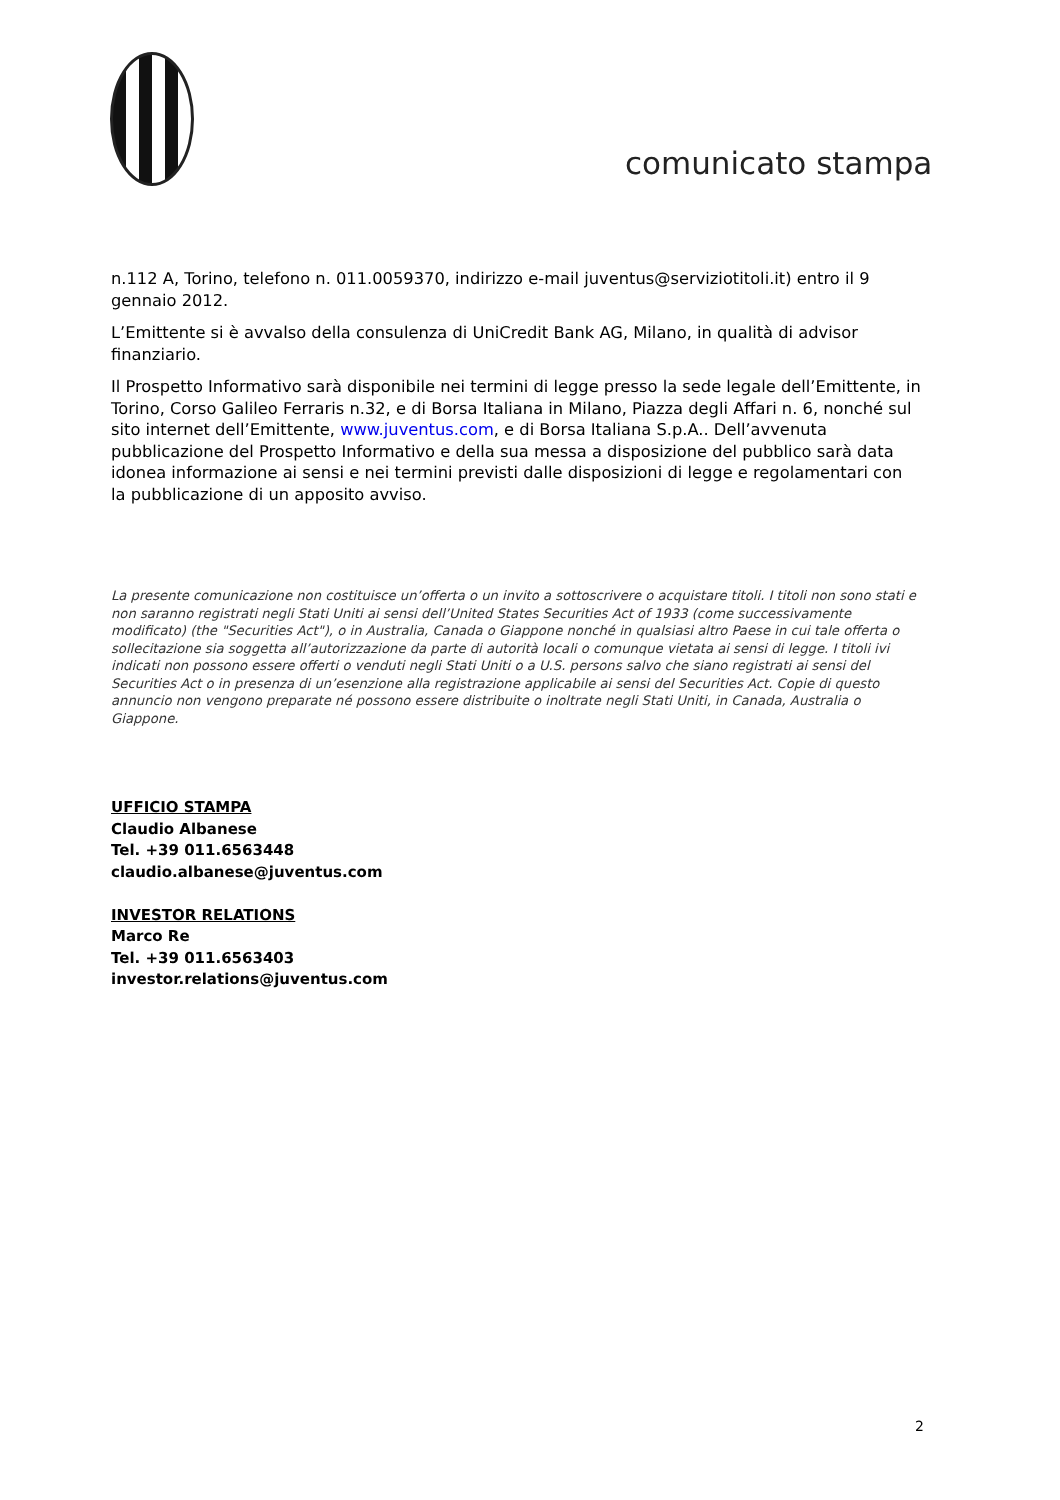comunicato stampa
n.112 A, Torino, telefono n. 011.0059370, indirizzo e-mail juventus@serviziotitoli.it) entro il 9 gennaio 2012.
L’Emittente si è avvalso della consulenza di UniCredit Bank AG, Milano, in qualità di advisor finanziario.
Il Prospetto Informativo sarà disponibile nei termini di legge presso la sede legale dell’Emittente, in Torino, Corso Galileo Ferraris n.32, e di Borsa Italiana in Milano, Piazza degli Affari n. 6, nonché sul sito internet dell’Emittente, www.juventus.com, e di Borsa Italiana S.p.A.. Dell’avvenuta pubblicazione del Prospetto Informativo e della sua messa a disposizione del pubblico sarà data idonea informazione ai sensi e nei termini previsti dalle disposizioni di legge e regolamentari con la pubblicazione di un apposito avviso.
La presente comunicazione non costituisce un’offerta o un invito a sottoscrivere o acquistare titoli. I titoli non sono stati e non saranno registrati negli Stati Uniti ai sensi dell’United States Securities Act of 1933 (come successivamente modificato) (the "Securities Act"), o in Australia, Canada o Giappone nonché in qualsiasi altro Paese in cui tale offerta o sollecitazione sia soggetta all’autorizzazione da parte di autorità locali o comunque vietata ai sensi di legge. I titoli ivi indicati non possono essere offerti o venduti negli Stati Uniti o a U.S. persons salvo che siano registrati ai sensi del Securities Act o in presenza di un’esenzione alla registrazione applicabile ai sensi del Securities Act. Copie di questo annuncio non vengono preparate né possono essere distribuite o inoltrate negli Stati Uniti, in Canada, Australia o Giappone.
UFFICIO STAMPA
Claudio Albanese
Tel. +39 011.6563448
claudio.albanese@juventus.com
INVESTOR RELATIONS
Marco Re
Tel. +39 011.6563403
investor.relations@juventus.com
2